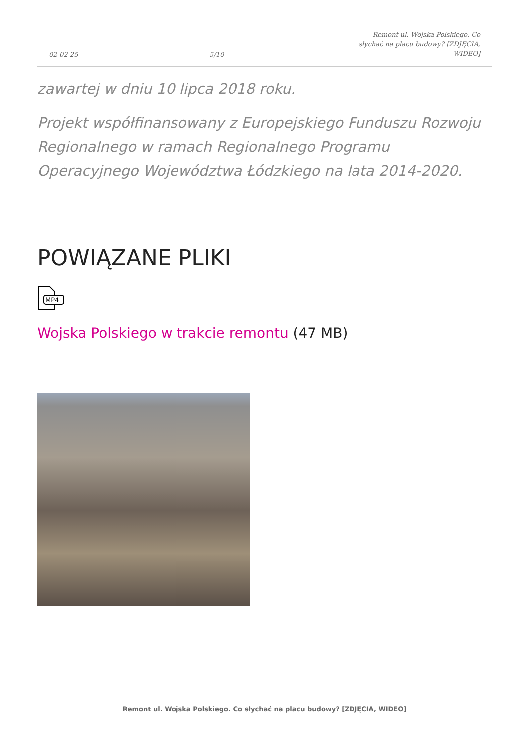02-02-25 5/10 Remont ul. Wojska Polskiego. Co słychać na placu budowy? [ZDJĘCIA, WIDEO]
zawartej w dniu 10 lipca 2018 roku.
Projekt współfinansowany z Europejskiego Funduszu Rozwoju Regionalnego w ramach Regionalnego Programu Operacyjnego Województwa Łódzkiego na lata 2014-2020.
POWIĄZANE PLIKI
MP4
Wojska Polskiego w trakcie remontu (47 MB)
Remont ul. Wojska Polskiego. Co słychać na placu budowy? [ZDJĘCIA, WIDEO]